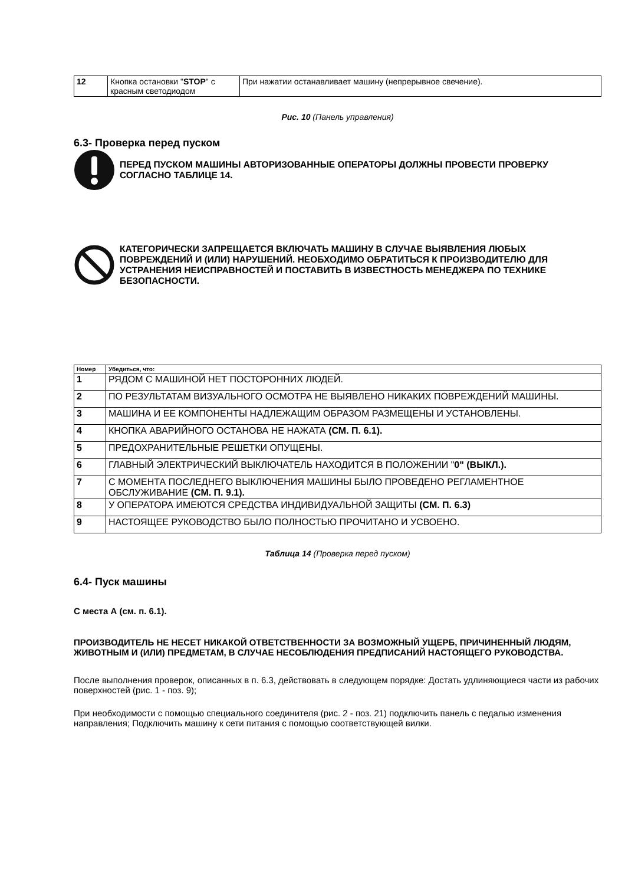| 12 | Кнопка остановки " STOP " с красным светодиодом | При нажатии останавливает машину (непрерывное свечение). |
Рис. 10 (Панель управления)
6.3- Проверка перед пуском
ПЕРЕД ПУСКОМ МАШИНЫ АВТОРИЗОВАННЫЕ ОПЕРАТОРЫ ДОЛЖНЫ ПРОВЕСТИ ПРОВЕРКУ СОГЛАСНО ТАБЛИЦЕ 14.
КАТЕГОРИЧЕСКИ ЗАПРЕЩАЕТСЯ ВКЛЮЧАТЬ МАШИНУ В СЛУЧАЕ ВЫЯВЛЕНИЯ ЛЮБЫХ ПОВРЕЖДЕНИЙ И (ИЛИ) НАРУШЕНИЙ. НЕОБХОДИМО ОБРАТИТЬСЯ К ПРОИЗВОДИТЕЛЮ ДЛЯ УСТРАНЕНИЯ НЕИСПРАВНОСТЕЙ И ПОСТАВИТЬ В ИЗВЕСТНОСТЬ МЕНЕДЖЕРА ПО ТЕХНИКЕ БЕЗОПАСНОСТИ.
| Номер | Убедиться, что: |
| --- | --- |
| 1 | РЯДОМ С МАШИНОЙ НЕТ ПОСТОРОННИХ ЛЮДЕЙ. |
| 2 | ПО РЕЗУЛЬТАТАМ ВИЗУАЛЬНОГО ОСМОТРА НЕ ВЫЯВЛЕНО НИКАКИХ ПОВРЕЖДЕНИЙ МАШИНЫ. |
| 3 | МАШИНА И ЕЕ КОМПОНЕНТЫ НАДЛЕЖАЩИМ ОБРАЗОМ РАЗМЕЩЕНЫ И УСТАНОВЛЕНЫ. |
| 4 | КНОПКА АВАРИЙНОГО ОСТАНОВА НЕ НАЖАТА (СМ. П. 6.1). |
| 5 | ПРЕДОХРАНИТЕЛЬНЫЕ РЕШЕТКИ ОПУЩЕНЫ. |
| 6 | ГЛАВНЫЙ ЭЛЕКТРИЧЕСКИЙ ВЫКЛЮЧАТЕЛЬ НАХОДИТСЯ В ПОЛОЖЕНИИ " 0" (ВЫКЛ.). |
| 7 | С МОМЕНТА ПОСЛЕДНЕГО ВЫКЛЮЧЕНИЯ МАШИНЫ БЫЛО ПРОВЕДЕНО РЕГЛАМЕНТНОЕ ОБСЛУЖИВАНИЕ (СМ. П. 9.1). |
| 8 | У ОПЕРАТОРА ИМЕЮТСЯ СРЕДСТВА ИНДИВИДУАЛЬНОЙ ЗАЩИТЫ (СМ. П. 6.3) |
| 9 | НАСТОЯЩЕЕ РУКОВОДСТВО БЫЛО ПОЛНОСТЬЮ ПРОЧИТАНО И УСВОЕНО. |
Таблица 14 (Проверка перед пуском)
6.4- Пуск машины
С места А (см. п. 6.1).
ПРОИЗВОДИТЕЛЬ НЕ НЕСЕТ НИКАКОЙ ОТВЕТСТВЕННОСТИ ЗА ВОЗМОЖНЫЙ УЩЕРБ, ПРИЧИНЕННЫЙ ЛЮДЯМ, ЖИВОТНЫМ И (ИЛИ) ПРЕДМЕТАМ, В СЛУЧАЕ НЕСОБЛЮДЕНИЯ ПРЕДПИСАНИЙ НАСТОЯЩЕГО РУКОВОДСТВА.
После выполнения проверок, описанных в п. 6.3, действовать в следующем порядке: Достать удлиняющиеся части из рабочих поверхностей (рис. 1 - поз. 9);
При необходимости с помощью специального соединителя (рис. 2 - поз. 21) подключить панель с педалью изменения направления; Подключить машину к сети питания с помощью соответствующей вилки.